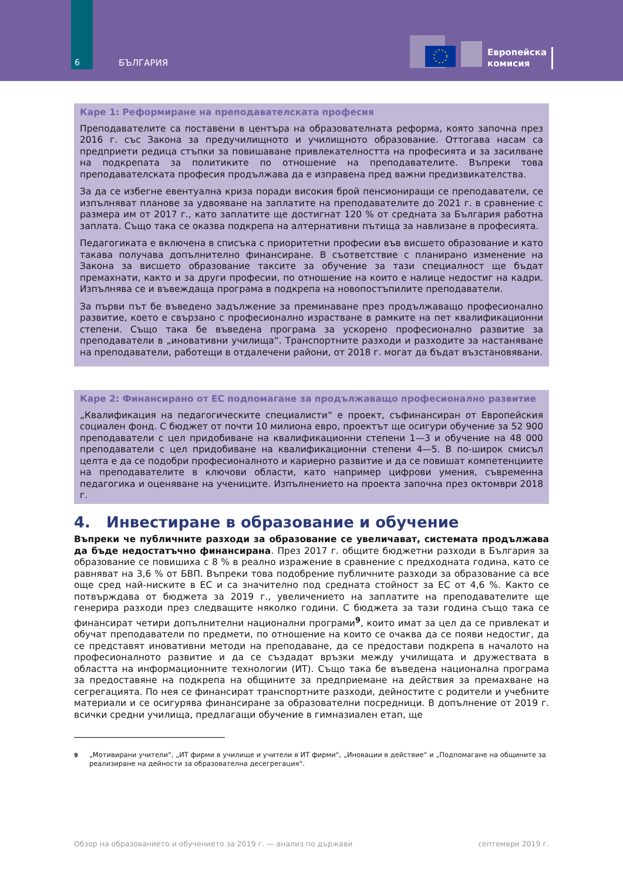6 БЪЛГАРИЯ
Европейска
комисия
Каре 1: Реформиране на преподавателската професия
Преподавателите са поставени в центъра на образователната реформа, която започна през 2016 г. със Закона за предучилищното и училищното образование. Оттогава насам са предприети редица стъпки за повишаване привлекателността на професията и за засилване на подкрепата за политиките по отношение на преподавателите. Въпреки това преподавателската професия продължава да е изправена пред важни предизвикателства.
За да се избегне евентуална криза поради високия брой пенсиониращи се преподаватели, се изпълняват планове за удвояване на заплатите на преподавателите до 2021 г. в сравнение с размера им от 2017 г., като заплатите ще достигнат 120 % от средната за България работна заплата. Също така се оказва подкрепа на алтернативни пътища за навлизане в професията.
Педагогиката е включена в списъка с приоритетни професии във висшето образование и като такава получава допълнително финансиране. В съответствие с планирано изменение на Закона за висшето образование таксите за обучение за тази специалност ще бъдат премахнати, както и за други професии, по отношение на които е налице недостиг на кадри. Изпълнява се и въвеждаща програма в подкрепа на новопостъпилите преподаватели.
За първи път бе въведено задължение за преминаване през продължаващо професионално развитие, което е свързано с професионално израстване в рамките на пет квалификационни степени. Също така бе въведена програма за ускорено професионално развитие за преподаватели в „иновативни училища“. Транспортните разходи и разходите за настаняване на преподаватели, работещи в отдалечени райони, от 2018 г. могат да бъдат възстановявани.
Каре 2: Финансирано от ЕС подпомагане за продължаващо професионално развитие
„Квалификация на педагогическите специалисти“ е проект, съфинансиран от Европейския социален фонд. С бюджет от почти 10 милиона евро, проектът ще осигури обучение за 52 900 преподаватели с цел придобиване на квалификационни степени 1—3 и обучение на 48 000 преподаватели с цел придобиване на квалификационни степени 4—5. В по-широк смисъл целта е да се подобри професионалното и кариерно развитие и да се повишат компетенциите на преподавателите в ключови области, като например цифрови умения, съвременна педагогика и оценяване на учениците. Изпълнението на проекта започна през октомври 2018 г.
4. Инвестиране в образование и обучение
Въпреки че публичните разходи за образование се увеличават, системата продължава да бъде недостатъчно финансирана. През 2017 г. общите бюджетни разходи в България за образование се повишиха с 8 % в реално изражение в сравнение с предходната година, като се равняват на 3,6 % от БВП. Въпреки това подобрение публичните разходи за образование са все още сред най-ниските в ЕС и са значително под средната стойност за ЕС от 4,6 %. Както се потвърждава от бюджета за 2019 г., увеличението на заплатите на преподавателите ще генерира разходи през следващите няколко години. С бюджета за тази година също така се финансират четири допълнителни национални програми<sup>9</sup>, които имат за цел да се привлекат и обучат преподаватели по предмети, по отношение на които се очаква да се появи недостиг, да се представят иновативни методи на преподаване, да се предостави подкрепа в началото на професионалното развитие и да се създадат връзки между училищата и дружествата в областта на информационните технологии (ИТ). Също така бе въведена национална програма за предоставяне на подкрепа на общините за предприемане на действия за премахване на сегрегацията. По нея се финансират транспортните разходи, дейностите с родители и учебните материали и се осигурява финансиране за образователни посредници. В допълнение от 2019 г. всички средни училища, предлагащи обучение в гимназиален етап, ще
<sup>9</sup> „Мотивирани учители“, „ИТ фирми в училище и учители в ИТ фирми“, „Иновации в действие“ и „Подпомагане на общините за реализиране на дейности за образователна десегрегация“.
Обзор на образованието и обучението за 2019 г. — анализ по държави септември 2019 г.